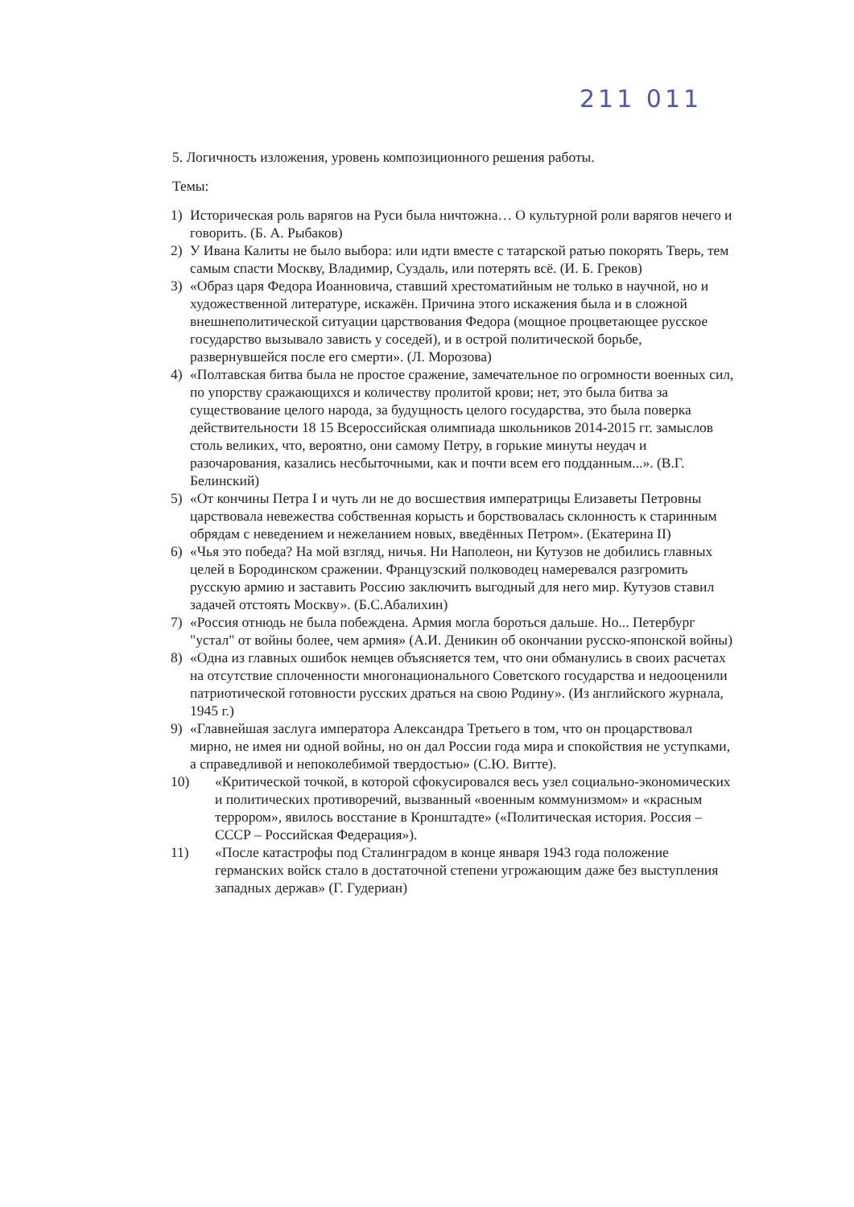211 011
5. Логичность изложения, уровень композиционного решения работы.
Темы:
1) Историческая роль варягов на Руси была ничтожна… О культурной роли варягов нечего и говорить. (Б. А. Рыбаков)
2) У Ивана Калиты не было выбора: или идти вместе с татарской ратью покорять Тверь, тем самым спасти Москву, Владимир, Суздаль, или потерять всё. (И. Б. Греков)
3) «Образ царя Федора Иоанновича, ставший хрестоматийным не только в научной, но и художественной литературе, искажён. Причина этого искажения была и в сложной внешнеполитической ситуации царствования Федора (мощное процветающее русское государство вызывало зависть у соседей), и в острой политической борьбе, развернувшейся после его смерти». (Л. Морозова)
4) «Полтавская битва была не простое сражение, замечательное по огромности военных сил, по упорству сражающихся и количеству пролитой крови; нет, это была битва за существование целого народа, за будущность целого государства, это была поверка действительности 18 15 Всероссийская олимпиада школьников 2014-2015 гг. замыслов столь великих, что, вероятно, они самому Петру, в горькие минуты неудач и разочарования, казались несбыточными, как и почти всем его подданным...». (В.Г. Белинский)
5) «От кончины Петра I и чуть ли не до восшествия императрицы Елизаветы Петровны царствовала невежества собственная корысть и борствовалась склонность к старинным обрядам с неведением и нежеланием новых, введённых Петром». (Екатерина II)
6) «Чья это победа? На мой взгляд, ничья. Ни Наполеон, ни Кутузов не добились главных целей в Бородинском сражении. Французский полководец намеревался разгромить русскую армию и заставить Россию заключить выгодный для него мир. Кутузов ставил задачей отстоять Москву». (Б.С.Абалихин)
7) «Россия отнюдь не была побеждена. Армия могла бороться дальше. Но... Петербург "устал" от войны более, чем армия» (А.И. Деникин об окончании русско-японской войны)
8) «Одна из главных ошибок немцев объясняется тем, что они обманулись в своих расчетах на отсутствие сплоченности многонационального Советского государства и недооценили патриотической готовности русских драться на свою Родину». (Из английского журнала, 1945 г.)
9) «Главнейшая заслуга императора Александра Третьего в том, что он процарствовал мирно, не имея ни одной войны, но он дал России года мира и спокойствия не уступками, а справедливой и непоколебимой твердостью» (С.Ю. Витте).
10) «Критической точкой, в которой сфокусировался весь узел социально-экономических и политических противоречий, вызванный «военным коммунизмом» и «красным террором», явилось восстание в Кронштадте» («Политическая история. Россия – СССР – Российская Федерация»).
11) «После катастрофы под Сталинградом в конце января 1943 года положение германских войск стало в достаточной степени угрожающим даже без выступления западных держав» (Г. Гудериан)